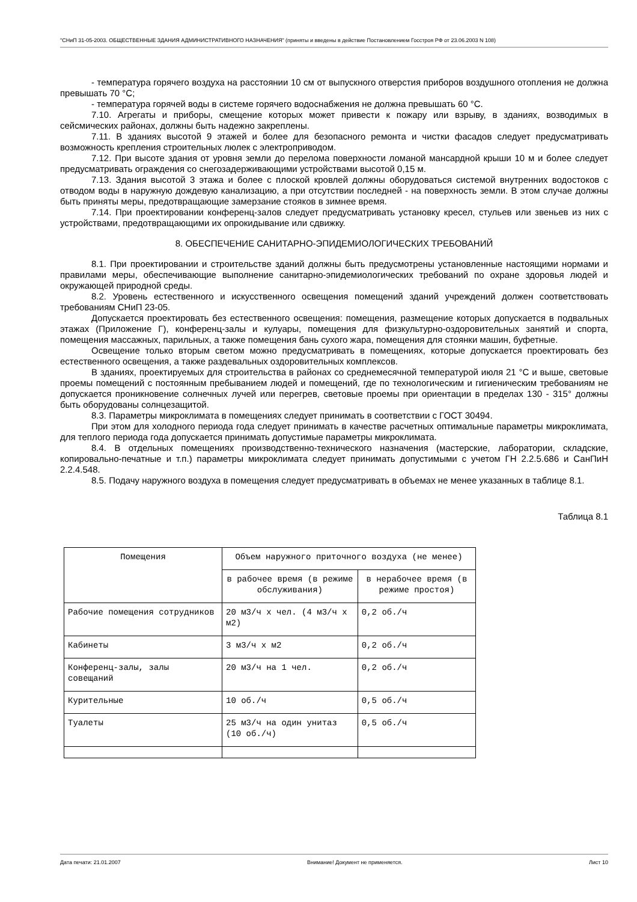"СНиП 31-05-2003. ОБЩЕСТВЕННЫЕ ЗДАНИЯ АДМИНИСТРАТИВНОГО НАЗНАЧЕНИЯ" (приняты и введены в действие Постановлением Госстроя РФ от 23.06.2003 N 108)
- температура горячего воздуха на расстоянии 10 см от выпускного отверстия приборов воздушного отопления не должна превышать 70 °С;
- температура горячей воды в системе горячего водоснабжения не должна превышать 60 °С.
7.10. Агрегаты и приборы, смещение которых может привести к пожару или взрыву, в зданиях, возводимых в сейсмических районах, должны быть надежно закреплены.
7.11. В зданиях высотой 9 этажей и более для безопасного ремонта и чистки фасадов следует предусматривать возможность крепления строительных люлек с электроприводом.
7.12. При высоте здания от уровня земли до перелома поверхности ломаной мансардной крыши 10 м и более следует предусматривать ограждения со снегозадерживающими устройствами высотой 0,15 м.
7.13. Здания высотой 3 этажа и более с плоской кровлей должны оборудоваться системой внутренних водостоков с отводом воды в наружную дождевую канализацию, а при отсутствии последней - на поверхность земли. В этом случае должны быть приняты меры, предотвращающие замерзание стояков в зимнее время.
7.14. При проектировании конференц-залов следует предусматривать установку кресел, стульев или звеньев из них с устройствами, предотвращающими их опрокидывание или сдвижку.
8. ОБЕСПЕЧЕНИЕ САНИТАРНО-ЭПИДЕМИОЛОГИЧЕСКИХ ТРЕБОВАНИЙ
8.1. При проектировании и строительстве зданий должны быть предусмотрены установленные настоящими нормами и правилами меры, обеспечивающие выполнение санитарно-эпидемиологических требований по охране здоровья людей и окружающей природной среды.
8.2. Уровень естественного и искусственного освещения помещений зданий учреждений должен соответствовать требованиям СНиП 23-05.
Допускается проектировать без естественного освещения: помещения, размещение которых допускается в подвальных этажах (Приложение Г), конференц-залы и кулуары, помещения для физкультурно-оздоровительных занятий и спорта, помещения массажных, парильных, а также помещения бань сухого жара, помещения для стоянки машин, буфетные.
Освещение только вторым светом можно предусматривать в помещениях, которые допускается проектировать без естественного освещения, а также раздевальных оздоровительных комплексов.
В зданиях, проектируемых для строительства в районах со среднемесячной температурой июля 21 °С и выше, световые проемы помещений с постоянным пребыванием людей и помещений, где по технологическим и гигиеническим требованиям не допускается проникновение солнечных лучей или перегрев, световые проемы при ориентации в пределах 130 - 315° должны быть оборудованы солнцезащитой.
8.3. Параметры микроклимата в помещениях следует принимать в соответствии с ГОСТ 30494.
При этом для холодного периода года следует принимать в качестве расчетных оптимальные параметры микроклимата, для теплого периода года допускается принимать допустимые параметры микроклимата.
8.4. В отдельных помещениях производственно-технического назначения (мастерские, лаборатории, складские, копировально-печатные и т.п.) параметры микроклимата следует принимать допустимыми с учетом ГН 2.2.5.686 и СанПиН 2.2.4.548.
8.5. Подачу наружного воздуха в помещения следует предусматривать в объемах не менее указанных в таблице 8.1.
Таблица 8.1
| Помещения | Объем наружного приточного воздуха (не менее) | |
| --- | --- | --- |
| | в рабочее время (в режиме обслуживания) | в нерабочее время (в режиме простоя) |
| Рабочие помещения сотрудников | 20 м3/ч x чел. (4 м3/ч x м2) | 0,2 об./ч |
| Кабинеты | 3 м3/ч x м2 | 0,2 об./ч |
| Конференц-залы, залы совещаний | 20 м3/ч на 1 чел. | 0,2 об./ч |
| Курительные | 10 об./ч | 0,5 об./ч |
| Туалеты | 25 м3/ч на один унитаз (10 об./ч) | 0,5 об./ч |
Дата печати: 21.01.2007 Внимание! Документ не применяется. Лист 10